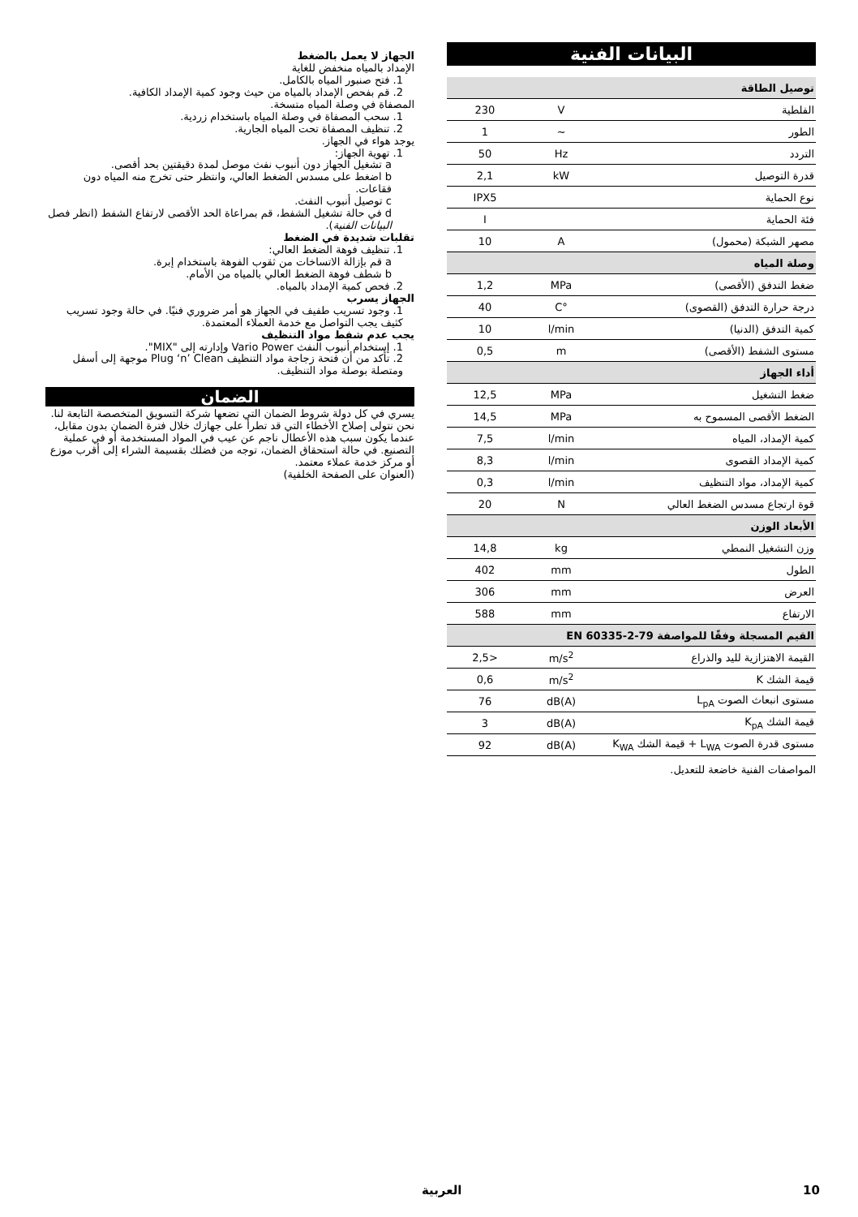البيانات الفنية
| توصيل الطاقة | | |
| --- | --- | --- |
| الفلطية | V | 230 |
| الطور | ~ | 1 |
| التردد | Hz | 50 |
| قدرة التوصيل | kW | 2,1 |
| نوع الحماية | | IPX5 |
| فئة الحماية | | I |
| مصهر الشبكة (محمول) | A | 10 |
| وصلة المياه | | |
| ضغط التدفق (الأقصى) | MPa | 1,2 |
| درجة حرارة التدفق (القصوى) | °C | 40 |
| كمية التدفق (الدنيا) | l/min | 10 |
| مستوى الشفط (الأقصى) | m | 0,5 |
| أداء الجهاز | | |
| ضغط التشغيل | MPa | 12,5 |
| الضغط الأقصى المسموح به | MPa | 14,5 |
| كمية الإمداد، المياه | l/min | 7,5 |
| كمية الإمداد القصوى | l/min | 8,3 |
| كمية الإمداد، مواد التنظيف | l/min | 0,3 |
| قوة ارتجاع مسدس الضغط العالي | N | 20 |
| الأبعاد الوزن | | |
| وزن التشغيل النمطي | kg | 14,8 |
| الطول | mm | 402 |
| العرض | mm | 306 |
| الارتفاع | mm | 588 |
| القيم المسجلة وفقًا للمواصفة EN 60335-2-79 | | |
| القيمة الاهتزازية لليد والذراع | m/s<sup>2</sup> | <2,5 |
| قيمة الشك K | m/s<sup>2</sup> | 0,6 |
| مستوى انبعاث الصوت L<sub>pA</sub> | dB(A) | 76 |
| قيمة الشك K<sub>pA</sub> | dB(A) | 3 |
| مستوى قدرة الصوت L<sub>WA</sub> + قيمة الشك K<sub>WA</sub> | dB(A) | 92 |
المواصفات الفنية خاضعة للتعديل.
الجهاز لا يعمل بالضغط
الإمداد بالمياه منخفض للغاية
1. فتح صنبور المياه بالكامل.
2. قم بفحص الإمداد بالمياه من حيث وجود كمية الإمداد الكافية.
المصفاة في وصلة المياه متسخة.
1. سحب المصفاة في وصلة المياه باستخدام زردية.
2. تنظيف المصفاة تحت المياه الجارية.
يوجد هواء في الجهاز.
1. تهوية الجهاز:
a تشغيل الجهاز دون أنبوب نفث موصل لمدة دقيقتين بحد أقصى.
b اضغط على مسدس الضغط العالي، وانتظر حتى تخرج منه المياه دون فقاعات.
c توصيل أنبوب النفث.
d في حالة تشغيل الشفط، قم بمراعاة الحد الأقصى لارتفاع الشفط (انظر فصل البيانات الفنية).
تقلبات شديدة في الضغط
1. تنظيف فوهة الضغط العالي:
a قم بإزالة الاتساخات من ثقوب الفوهة باستخدام إبرة.
b شطف فوهة الضغط العالي بالمياه من الأمام.
2. فحص كمية الإمداد بالمياه.
الجهاز يسرب
1. وجود تسريب طفيف في الجهاز هو أمر ضروري فنيًا. في حالة وجود تسريب كثيف يجب التواصل مع خدمة العملاء المعتمدة.
يجب عدم شفط مواد التنظيف
1. إستخدام أنبوب النفث Vario Power وإدارته إلى "MIX".
2. تأكد من أن فتحة زجاجة مواد التنظيف Plug ‘n’ Clean موجهة إلى أسفل ومتصلة بوصلة مواد التنظيف.
الضمان
يسري في كل دولة شروط الضمان التي تضعها شركة التسويق المتخصصة التابعة لنا. نحن نتولى إصلاح الأخطاء التي قد تطرأ على جهازك خلال فترة الضمان بدون مقابل، عندما يكون سبب هذه الأعطال ناجم عن عيب في المواد المستخدمة أو في عملية التصنيع. في حالة استحقاق الضمان، توجه من فضلك بقسيمة الشراء إلى أقرب موزع أو مركز خدمة عملاء معتمد.
(العنوان على الصفحة الخلفية)
10 العربية